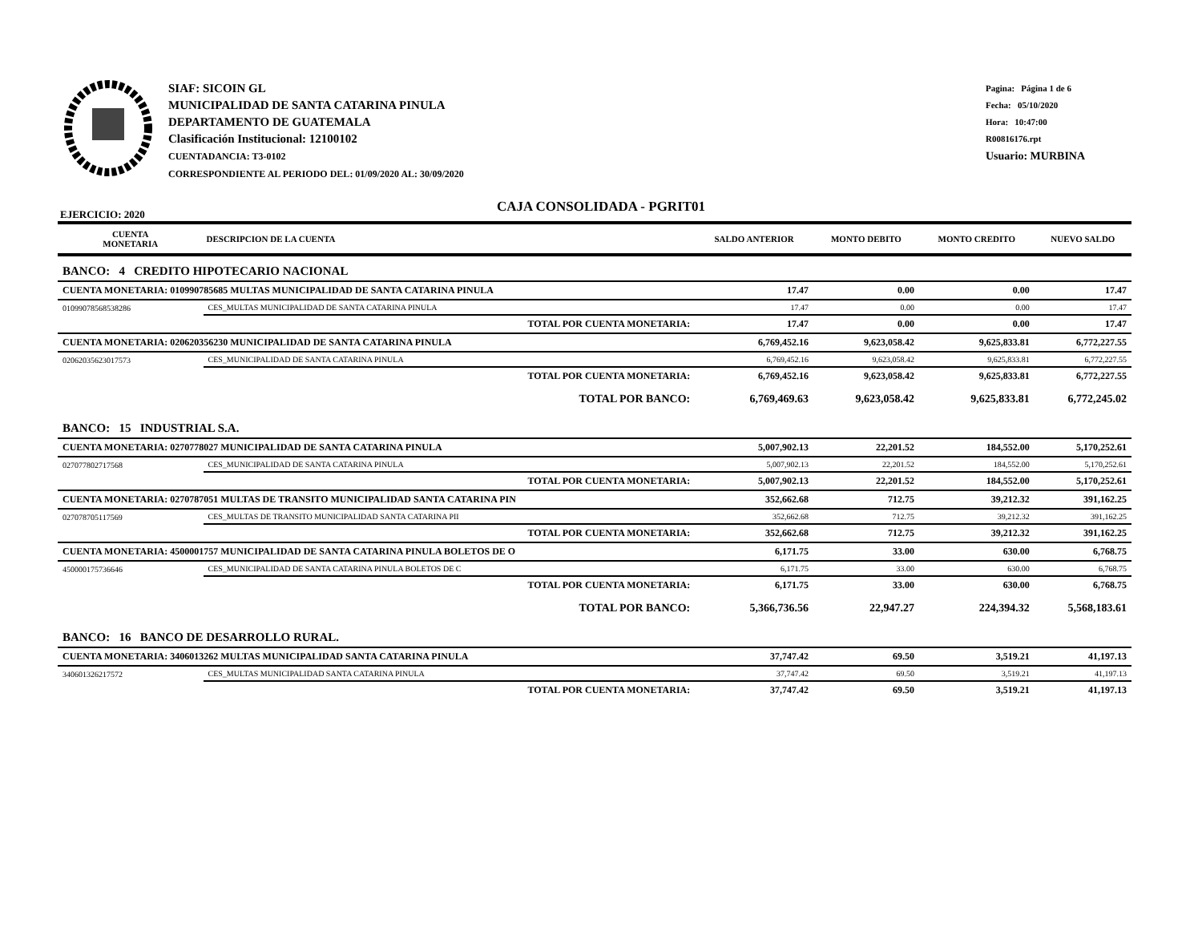SIAF: SICOIN GL
MUNICIPALIDAD DE SANTA CATARINA PINULA
DEPARTAMENTO DE GUATEMALA
Clasificación Institucional: 12100102
CUENTADANCIA: T3-0102
CORRESPONDIENTE AL PERIODO DEL: 01/09/2020 AL: 30/09/2020
Pagina: Página 1 de 6
Fecha: 05/10/2020
Hora: 10:47:00
R00816176.rpt
Usuario: MURBINA
CAJA CONSOLIDADA - PGRIT01
EJERCICIO: 2020
| CUENTA MONETARIA | DESCRIPCION DE LA CUENTA | SALDO ANTERIOR | MONTO DEBITO | MONTO CREDITO | NUEVO SALDO |
| --- | --- | --- | --- | --- | --- |
| BANCO: 4 CREDITO HIPOTECARIO NACIONAL | | | | | |
| CUENTA MONETARIA: 010990785685 MULTAS MUNICIPALIDAD DE SANTA CATARINA PINULA | | 17.47 | 0.00 | 0.00 | 17.47 |
| 01099078568538286 | CES_MULTAS MUNICIPALIDAD DE SANTA CATARINA PINULA | 17.47 | 0.00 | 0.00 | 17.47 |
| | TOTAL POR CUENTA MONETARIA: | 17.47 | 0.00 | 0.00 | 17.47 |
| CUENTA MONETARIA: 020620356230 MUNICIPALIDAD DE SANTA CATARINA PINULA | | 6,769,452.16 | 9,623,058.42 | 9,625,833.81 | 6,772,227.55 |
| 02062035623017573 | CES_MUNICIPALIDAD DE SANTA CATARINA PINULA | 6,769,452.16 | 9,623,058.42 | 9,625,833.81 | 6,772,227.55 |
| | TOTAL POR CUENTA MONETARIA: | 6,769,452.16 | 9,623,058.42 | 9,625,833.81 | 6,772,227.55 |
| | TOTAL POR BANCO: | 6,769,469.63 | 9,623,058.42 | 9,625,833.81 | 6,772,245.02 |
| BANCO: 15 INDUSTRIAL S.A. | | | | | |
| CUENTA MONETARIA: 0270778027 MUNICIPALIDAD DE SANTA CATARINA PINULA | | 5,007,902.13 | 22,201.52 | 184,552.00 | 5,170,252.61 |
| 027077802717568 | CES_MUNICIPALIDAD DE SANTA CATARINA PINULA | 5,007,902.13 | 22,201.52 | 184,552.00 | 5,170,252.61 |
| | TOTAL POR CUENTA MONETARIA: | 5,007,902.13 | 22,201.52 | 184,552.00 | 5,170,252.61 |
| CUENTA MONETARIA: 0270787051 MULTAS DE TRANSITO MUNICIPALIDAD SANTA CATARINA PIN | | 352,662.68 | 712.75 | 39,212.32 | 391,162.25 |
| 027078705117569 | CES_MULTAS DE TRANSITO MUNICIPALIDAD SANTA CATARINA PII | 352,662.68 | 712.75 | 39,212.32 | 391,162.25 |
| | TOTAL POR CUENTA MONETARIA: | 352,662.68 | 712.75 | 39,212.32 | 391,162.25 |
| CUENTA MONETARIA: 4500001757 MUNICIPALIDAD DE SANTA CATARINA PINULA BOLETOS DE O | | 6,171.75 | 33.00 | 630.00 | 6,768.75 |
| 450000175736646 | CES_MUNICIPALIDAD DE SANTA CATARINA PINULA BOLETOS DE C | 6,171.75 | 33.00 | 630.00 | 6,768.75 |
| | TOTAL POR CUENTA MONETARIA: | 6,171.75 | 33.00 | 630.00 | 6,768.75 |
| | TOTAL POR BANCO: | 5,366,736.56 | 22,947.27 | 224,394.32 | 5,568,183.61 |
| BANCO: 16 BANCO DE DESARROLLO RURAL. | | | | | |
| CUENTA MONETARIA: 3406013262 MULTAS MUNICIPALIDAD SANTA CATARINA PINULA | | 37,747.42 | 69.50 | 3,519.21 | 41,197.13 |
| 340601326217572 | CES_MULTAS MUNICIPALIDAD SANTA CATARINA PINULA | 37,747.42 | 69.50 | 3,519.21 | 41,197.13 |
| | TOTAL POR CUENTA MONETARIA: | 37,747.42 | 69.50 | 3,519.21 | 41,197.13 |